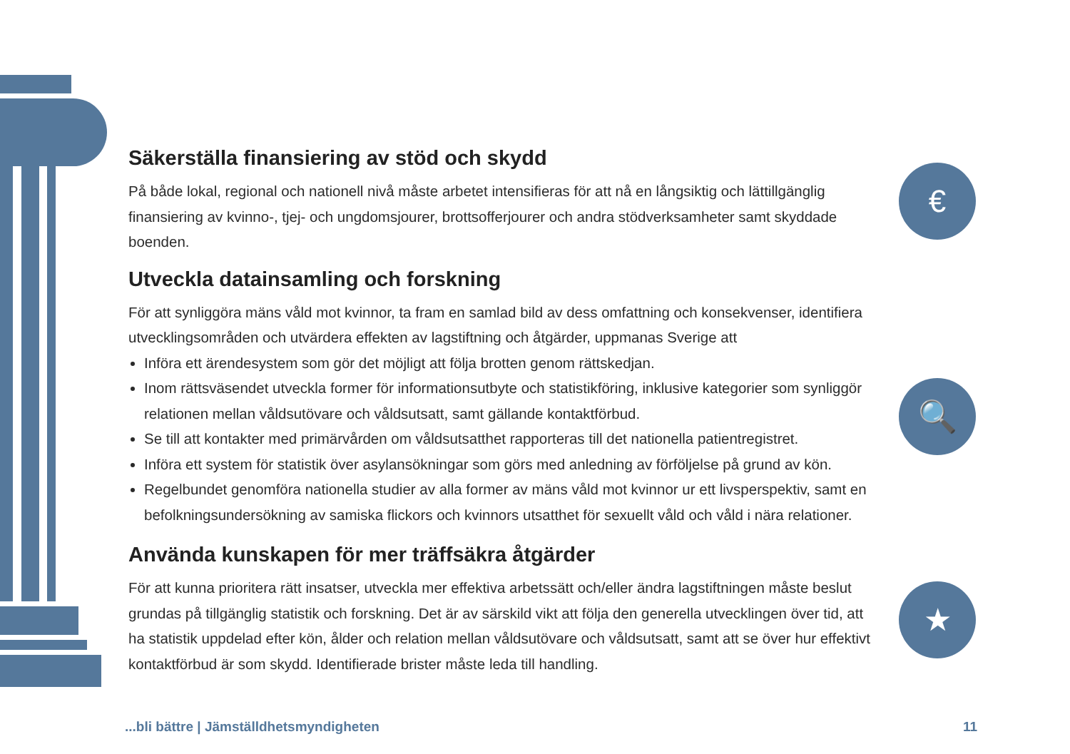€
🔍
★
Säkerställa finansiering av stöd och skydd
På både lokal, regional och nationell nivå måste arbetet intensifieras för att nå en långsiktig och lättillgänglig finansiering av kvinno-, tjej- och ungdomsjourer, brottsofferjourer och andra stödverksamheter samt skyddade boenden.
Utveckla datainsamling och forskning
För att synliggöra mäns våld mot kvinnor, ta fram en samlad bild av dess omfattning och konsekvenser, identifiera utvecklingsområden och utvärdera effekten av lagstiftning och åtgärder, uppmanas Sverige att
Införa ett ärendesystem som gör det möjligt att följa brotten genom rättskedjan.
Inom rättsväsendet utveckla former för informationsutbyte och statistikföring, inklusive kategorier som synliggör relationen mellan våldsutövare och våldsutsatt, samt gällande kontaktförbud.
Se till att kontakter med primärvården om våldsutsatthet rapporteras till det nationella patientregistret.
Införa ett system för statistik över asylansökningar som görs med anledning av förföljelse på grund av kön.
Regelbundet genomföra nationella studier av alla former av mäns våld mot kvinnor ur ett livsperspektiv, samt en befolkningsundersökning av samiska flickors och kvinnors utsatthet för sexuellt våld och våld i nära relationer.
Använda kunskapen för mer träffsäkra åtgärder
För att kunna prioritera rätt insatser, utveckla mer effektiva arbetssätt och/eller ändra lagstiftningen måste beslut grundas på tillgänglig statistik och forskning. Det är av särskild vikt att följa den generella utvecklingen över tid, att ha statistik uppdelad efter kön, ålder och relation mellan våldsutövare och våldsutsatt, samt att se över hur effektivt kontaktförbud är som skydd. Identifierade brister måste leda till handling.
...bli bättre | Jämställdhetsmyndigheten 11